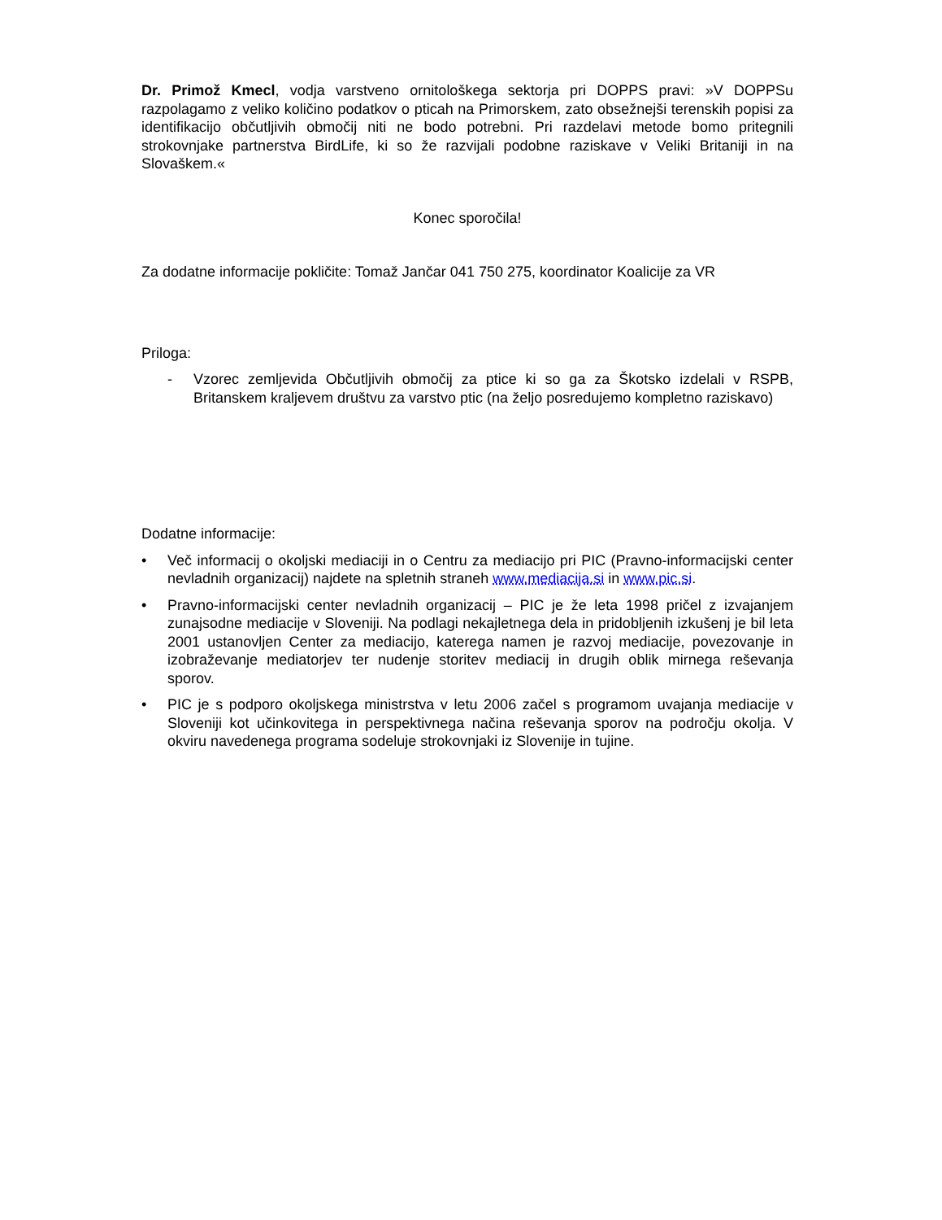Dr. Primož Kmecl, vodja varstveno ornitološkega sektorja pri DOPPS pravi: »V DOPPSu razpolagamo z veliko količino podatkov o pticah na Primorskem, zato obsežnejši terenskih popisi za identifikacijo občutljivih območij niti ne bodo potrebni. Pri razdelavi metode bomo pritegnili strokovnjake partnerstva BirdLife, ki so že razvijali podobne raziskave v Veliki Britaniji in na Slovaškem.«
Konec sporočila!
Za dodatne informacije pokličite: Tomaž Jančar 041 750 275, koordinator Koalicije za VR
Priloga:
- Vzorec zemljevida Občutljivih območij za ptice ki so ga za Škotsko izdelali v RSPB, Britanskem kraljevem društvu za varstvo ptic (na željo posredujemo kompletno raziskavo)
Dodatne informacije:
• Več informacij o okoljski mediaciji in o Centru za mediacijo pri PIC (Pravno-informacijski center nevladnih organizacij) najdete na spletnih straneh www.mediacija.si in www.pic.si.
• Pravno-informacijski center nevladnih organizacij – PIC je že leta 1998 pričel z izvajanjem zunajsodne mediacije v Sloveniji. Na podlagi nekajletnega dela in pridobljenih izkušenj je bil leta 2001 ustanovljen Center za mediacijo, katerega namen je razvoj mediacije, povezovanje in izobraževanje mediatorjev ter nudenje storitev mediacij in drugih oblik mirnega reševanja sporov.
• PIC je s podporo okoljskega ministrstva v letu 2006 začel s programom uvajanja mediacije v Sloveniji kot učinkovitega in perspektivnega načina reševanja sporov na področju okolja. V okviru navedenega programa sodeluje strokovnjaki iz Slovenije in tujine.